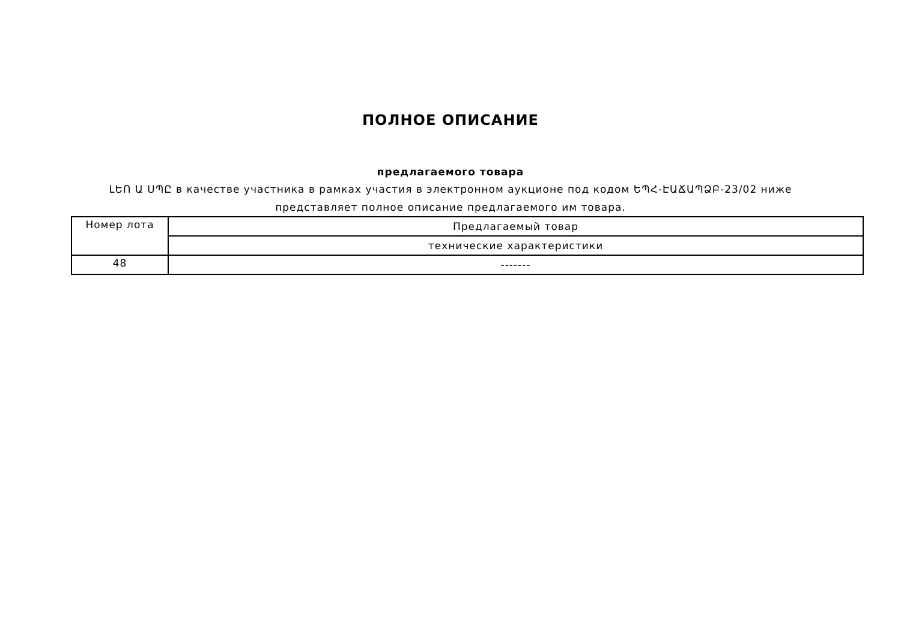ПОЛНОЕ ОПИСАНИЕ
предлагаемого товара
ԼԵՈ Ա ՍՊԸ в качестве участника в рамках участия в электронном аукционе под кодом ԵՊՀ-ԷԱՃԱՊՁԲ-23/02 ниже представляет полное описание предлагаемого им товара.
| Номер лота | Предлагаемый товар |
| | технические характеристики |
| 48 | ------- |